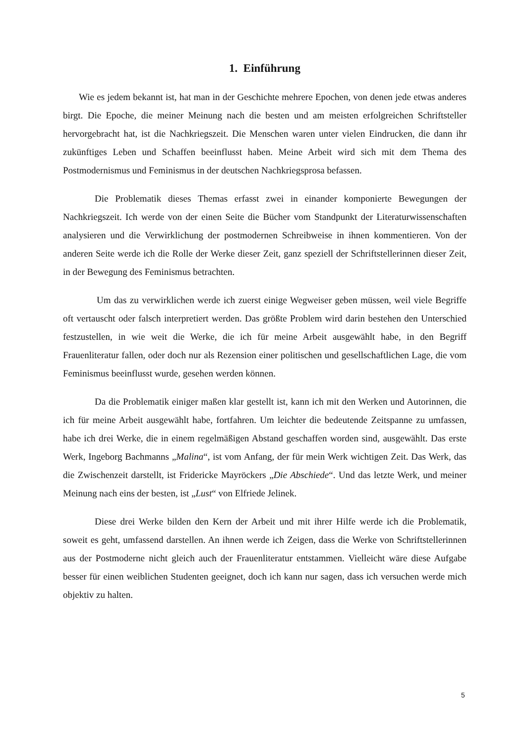1. Einführung
Wie es jedem bekannt ist, hat man in der Geschichte mehrere Epochen, von denen jede etwas anderes birgt. Die Epoche, die meiner Meinung nach die besten und am meisten erfolgreichen Schriftsteller hervorgebracht hat, ist die Nachkriegszeit. Die Menschen waren unter vielen Eindrucken, die dann ihr zukünftiges Leben und Schaffen beeinflusst haben. Meine Arbeit wird sich mit dem Thema des Postmodernismus und Feminismus in der deutschen Nachkriegsprosa befassen.
Die Problematik dieses Themas erfasst zwei in einander komponierte Bewegungen der Nachkriegszeit. Ich werde von der einen Seite die Bücher vom Standpunkt der Literaturwissenschaften analysieren und die Verwirklichung der postmodernen Schreibweise in ihnen kommentieren. Von der anderen Seite werde ich die Rolle der Werke dieser Zeit, ganz speziell der Schriftstellerinnen dieser Zeit, in der Bewegung des Feminismus betrachten.
Um das zu verwirklichen werde ich zuerst einige Wegweiser geben müssen, weil viele Begriffe oft vertauscht oder falsch interpretiert werden. Das größte Problem wird darin bestehen den Unterschied festzustellen, in wie weit die Werke, die ich für meine Arbeit ausgewählt habe, in den Begriff Frauenliteratur fallen, oder doch nur als Rezension einer politischen und gesellschaftlichen Lage, die vom Feminismus beeinflusst wurde, gesehen werden können.
Da die Problematik einiger maßen klar gestellt ist, kann ich mit den Werken und Autorinnen, die ich für meine Arbeit ausgewählt habe, fortfahren. Um leichter die bedeutende Zeitspanne zu umfassen, habe ich drei Werke, die in einem regelmäßigen Abstand geschaffen worden sind, ausgewählt. Das erste Werk, Ingeborg Bachmanns „Malina“, ist vom Anfang, der für mein Werk wichtigen Zeit. Das Werk, das die Zwischenzeit darstellt, ist Fridericke Mayröckers „Die Abschiede“. Und das letzte Werk, und meiner Meinung nach eins der besten, ist „Lust“ von Elfriede Jelinek.
Diese drei Werke bilden den Kern der Arbeit und mit ihrer Hilfe werde ich die Problematik, soweit es geht, umfassend darstellen. An ihnen werde ich Zeigen, dass die Werke von Schriftstellerinnen aus der Postmoderne nicht gleich auch der Frauenliteratur entstammen. Vielleicht wäre diese Aufgabe besser für einen weiblichen Studenten geeignet, doch ich kann nur sagen, dass ich versuchen werde mich objektiv zu halten.
5